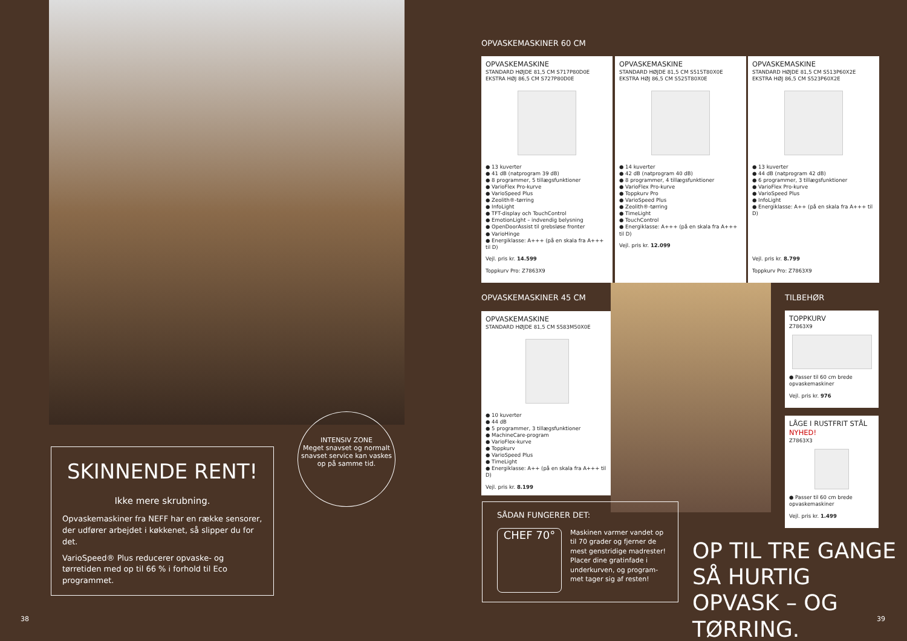SKINNENDE RENT!
Ikke mere skrubning.
Opvaskemaskiner fra NEFF har en række sensorer, der udfører arbejdet i køkkenet, så slipper du for det.
VarioSpeed® Plus reducerer opvaske- og tørretiden med op til 66 % i forhold til Eco programmet.
INTENSIV ZONE
Meget snavset og normalt snavset service kan vaskes op på samme tid.
38
OPVASKEMASKINER 60 CM
OPVASKEMASKINE
STANDARD HØJDE 81,5 CM S717P80D0E
EKSTRA HØJ 86,5 CM S727P80D0E
● 13 kuverter
● 41 dB (natprogram 39 dB)
● 8 programmer, 5 tillægsfunktioner
● VarioFlex Pro-kurve
● VarioSpeed Plus
● Zeolith®-tørring
● InfoLight
● TFT-display och TouchControl
● EmotionLight – indvendig belysning
● OpenDoorAssist til grebsløse fronter
● VarioHinge
● Energiklasse: A+++ (på en skala fra A+++ til D)
Vejl. pris kr. 14.599
Toppkurv Pro: Z7863X9
OPVASKEMASKINE
STANDARD HØJDE 81,5 CM S515T80X0E
EKSTRA HØJ 86,5 CM S525T80X0E
● 14 kuverter
● 42 dB (natprogram 40 dB)
● 8 programmer, 4 tillægsfunktioner
● VarioFlex Pro-kurve
● Toppkurv Pro
● VarioSpeed Plus
● Zeolith®-tørring
● TimeLight
● TouchControl
● Energiklasse: A+++ (på en skala fra A+++ til D)
Vejl. pris kr. 12.099
OPVASKEMASKINE
STANDARD HØJDE 81,5 CM S513P60X2E
EKSTRA HØJ 86,5 CM S523P60X2E
● 13 kuverter
● 44 dB (natprogram 42 dB)
● 6 programmer, 3 tillægsfunktioner
● VarioFlex Pro-kurve
● VarioSpeed Plus
● InfoLight
● Energiklasse: A++ (på en skala fra A+++ til D)
Vejl. pris kr. 8.799
Toppkurv Pro: Z7863X9
OPVASKEMASKINER 45 CM
OPVASKEMASKINE
STANDARD HØJDE 81,5 CM S583M50X0E
● 10 kuverter
● 44 dB
● 5 programmer, 3 tillægsfunktioner
● MachineCare-program
● VarioFlex-kurve
● Toppkurv
● VarioSpeed Plus
● TimeLight
● Energiklasse: A++ (på en skala fra A+++ til D)
Vejl. pris kr. 8.199
TILBEHØR
TOPPKURV
Z7863X9
● Passer til 60 cm brede opvaskemaskiner
Vejl. pris kr. 976
LÅGE I RUSTFRIT STÅL NYHED!
Z7863X3
● Passer til 60 cm brede opvaskemaskiner
Vejl. pris kr. 1.499
SÅDAN FUNGERER DET:
CHEF 70°
Maskinen varmer vandet op til 70 grader og fjerner de mest genstridige madrester! Placer dine gratinfade i underkurven, og program-met tager sig af resten!
OP TIL TRE GANGE SÅ HURTIG
OPVASK – OG TØRRING.
39